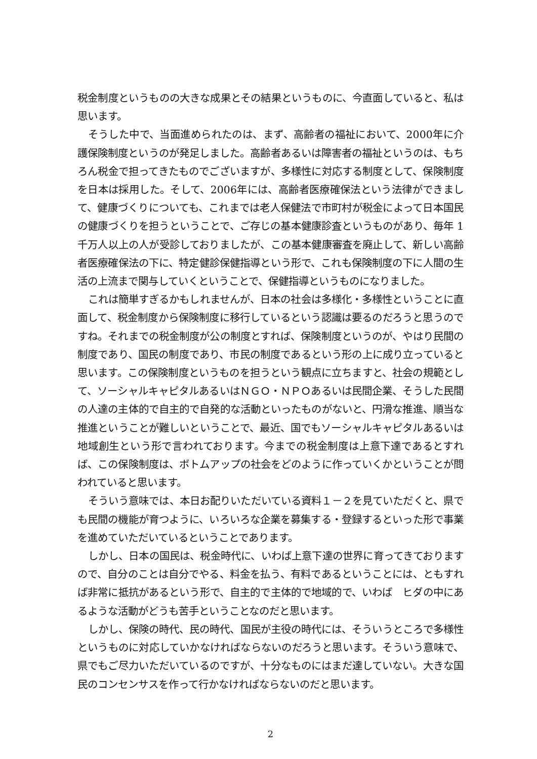税金制度というものの大きな成果とその結果というものに、今直面していると、私は思います。
そうした中で、当面進められたのは、まず、高齢者の福祉において、2000年に介護保険制度というのが発足しました。高齢者あるいは障害者の福祉というのは、もちろん税金で担ってきたものでございますが、多様性に対応する制度として、保険制度を日本は採用した。そして、2006年には、高齢者医療確保法という法律ができまして、健康づくりについても、これまでは老人保健法で市町村が税金によって日本国民の健康づくりを担うということで、ご存じの基本健康診査というものがあり、毎年 1 千万人以上の人が受診しておりましたが、この基本健康審査を廃止して、新しい高齢者医療確保法の下に、特定健診保健指導という形で、これも保険制度の下に人間の生活の上流まで関与していくということで、保健指導というものになりました。
これは簡単すぎるかもしれませんが、日本の社会は多様化・多様性ということに直面して、税金制度から保険制度に移行しているという認識は要るのだろうと思うのですね。それまでの税金制度が公の制度とすれば、保険制度というのが、やはり民間の制度であり、国民の制度であり、市民の制度であるという形の上に成り立っていると思います。この保険制度というものを担うという観点に立ちますと、社会の規範として、ソーシャルキャピタルあるいはＮＧＯ・ＮＰＯあるいは民間企業、そうした民間の人達の主体的で自主的で自発的な活動といったものがないと、円滑な推進、順当な推進ということが難しいということで、最近、国でもソーシャルキャピタルあるいは地域創生という形で言われております。今までの税金制度は上意下達であるとすれば、この保険制度は、ボトムアップの社会をどのように作っていくかということが問われていると思います。
そういう意味では、本日お配りいただいている資料１－２を見ていただくと、県でも民間の機能が育つように、いろいろな企業を募集する・登録するといった形で事業を進めていただいているということであります。
しかし、日本の国民は、税金時代に、いわば上意下達の世界に育ってきておりますので、自分のことは自分でやる、料金を払う、有料であるということには、ともすれば非常に抵抗があるという形で、自主的で主体的で地域的で、いわば　ヒダの中にあるような活動がどうも苦手ということなのだと思います。
しかし、保険の時代、民の時代、国民が主役の時代には、そういうところで多様性というものに対応していかなければならないのだろうと思います。そういう意味で、県でもご尽力いただいているのですが、十分なものにはまだ達していない。大きな国民のコンセンサスを作って行かなければならないのだと思います。
2